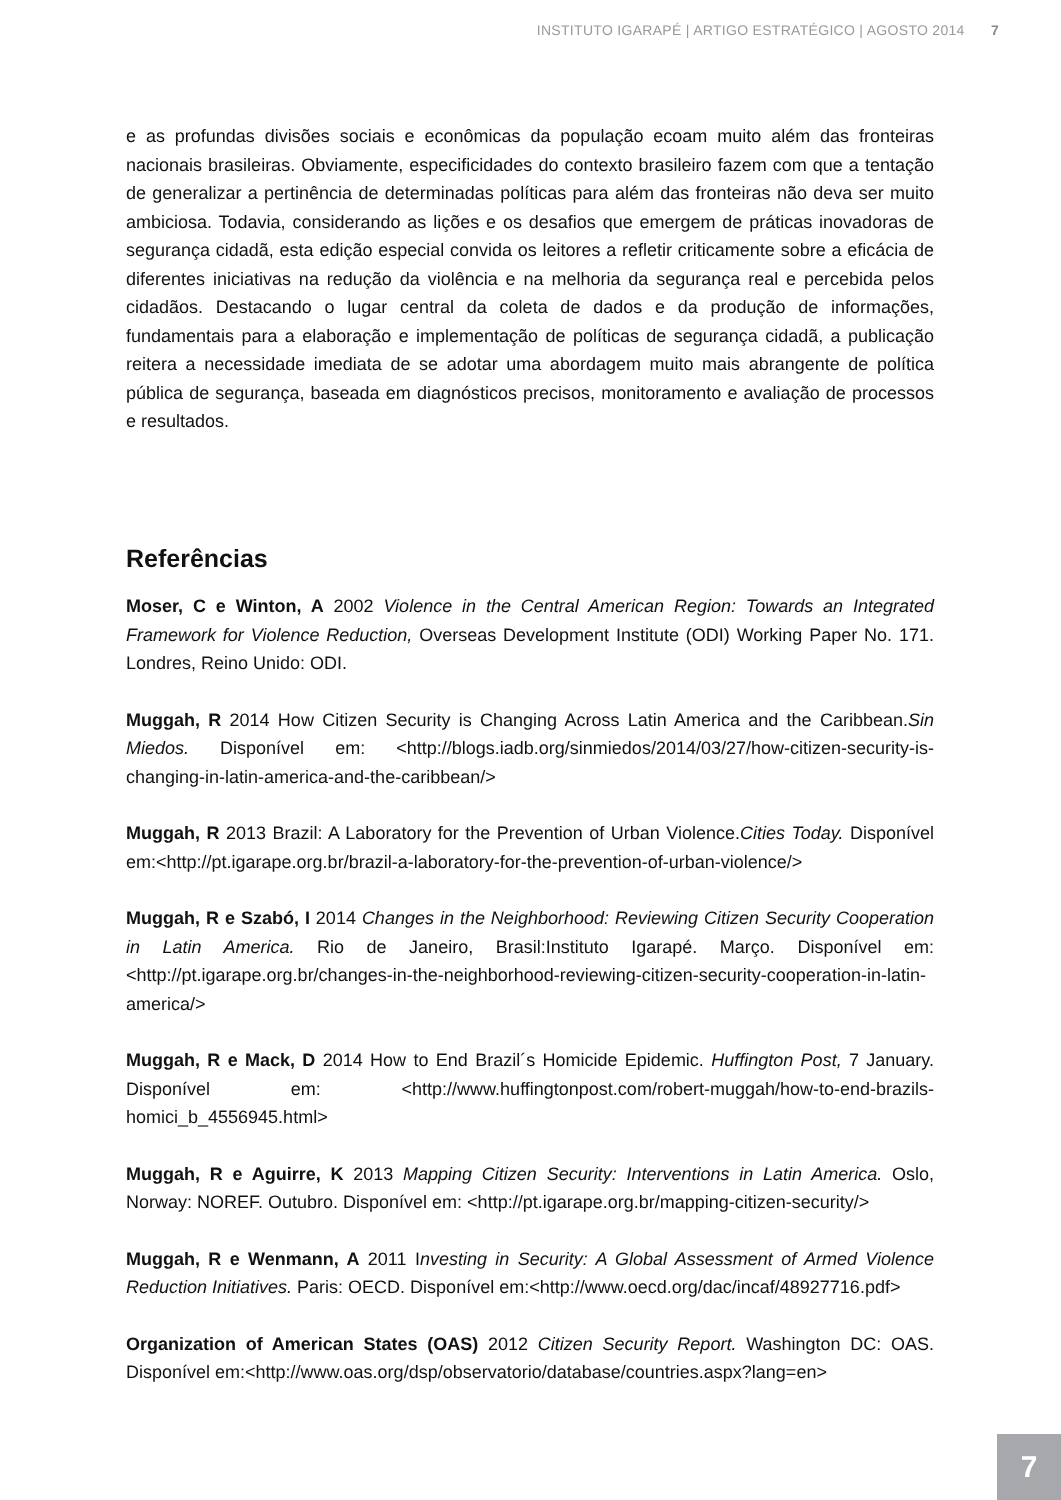INSTITUTO IGARAPÉ | ARTIGO ESTRATÉGICO | AGOSTO 2014 7
e as profundas divisões sociais e econômicas da população ecoam muito além das fronteiras nacionais brasileiras. Obviamente, especificidades do contexto brasileiro fazem com que a tentação de generalizar a pertinência de determinadas políticas para além das fronteiras não deva ser muito ambiciosa. Todavia, considerando as lições e os desafios que emergem de práticas inovadoras de segurança cidadã, esta edição especial convida os leitores a refletir criticamente sobre a eficácia de diferentes iniciativas na redução da violência e na melhoria da segurança real e percebida pelos cidadãos. Destacando o lugar central da coleta de dados e da produção de informações, fundamentais para a elaboração e implementação de políticas de segurança cidadã, a publicação reitera a necessidade imediata de se adotar uma abordagem muito mais abrangente de política pública de segurança, baseada em diagnósticos precisos, monitoramento e avaliação de processos e resultados.
Referências
Moser, C e Winton, A 2002 Violence in the Central American Region: Towards an Integrated Framework for Violence Reduction, Overseas Development Institute (ODI) Working Paper No. 171. Londres, Reino Unido: ODI.
Muggah, R 2014 How Citizen Security is Changing Across Latin America and the Caribbean.Sin Miedos. Disponível em: <http://blogs.iadb.org/sinmiedos/2014/03/27/how-citizen-security-is-changing-in-latin-america-and-the-caribbean/>
Muggah, R 2013 Brazil: A Laboratory for the Prevention of Urban Violence.Cities Today. Disponível em:<http://pt.igarape.org.br/brazil-a-laboratory-for-the-prevention-of-urban-violence/>
Muggah, R e Szabó, I 2014 Changes in the Neighborhood: Reviewing Citizen Security Cooperation in Latin America. Rio de Janeiro, Brasil:Instituto Igarapé. Março. Disponível em: <http://pt.igarape.org.br/changes-in-the-neighborhood-reviewing-citizen-security-cooperation-in-latin-america/>
Muggah, R e Mack, D 2014 How to End Brazil´s Homicide Epidemic. Huffington Post, 7 January. Disponível em: <http://www.huffingtonpost.com/robert-muggah/how-to-end-brazils-homici_b_4556945.html>
Muggah, R e Aguirre, K 2013 Mapping Citizen Security: Interventions in Latin America. Oslo, Norway: NOREF. Outubro. Disponível em: <http://pt.igarape.org.br/mapping-citizen-security/>
Muggah, R e Wenmann, A 2011 Investing in Security: A Global Assessment of Armed Violence Reduction Initiatives. Paris: OECD. Disponível em:<http://www.oecd.org/dac/incaf/48927716.pdf>
Organization of American States (OAS) 2012 Citizen Security Report. Washington DC: OAS. Disponível em:<http://www.oas.org/dsp/observatorio/database/countries.aspx?lang=en>
7